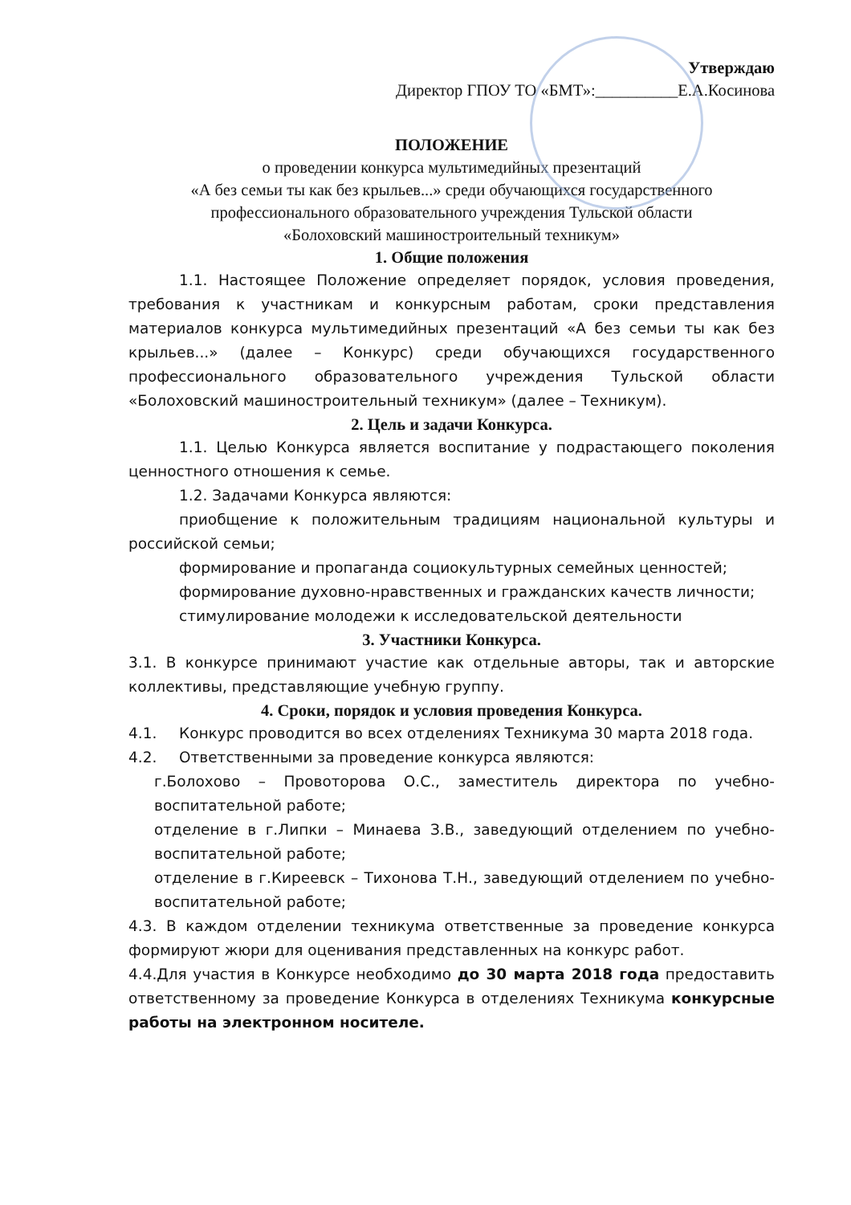Утверждаю
Директор ГПОУ ТО «БМТ»:__________Е.А.Косинова
ПОЛОЖЕНИЕ
о проведении конкурса мультимедийных презентаций
«А без семьи ты как без крыльев...» среди обучающихся государственного профессионального образовательного учреждения Тульской области
«Болоховский машиностроительный техникум»
1. Общие положения
1.1. Настоящее Положение определяет порядок, условия проведения, требования к участникам и конкурсным работам, сроки представления материалов конкурса мультимедийных презентаций «А без семьи ты как без крыльев...» (далее – Конкурс) среди обучающихся государственного профессионального образовательного учреждения Тульской области «Болоховский машиностроительный техникум» (далее – Техникум).
2. Цель и задачи Конкурса.
1.1. Целью Конкурса является воспитание у подрастающего поколения ценностного отношения к семье.
1.2. Задачами Конкурса являются:
приобщение к положительным традициям национальной культуры и российской семьи;
формирование и пропаганда социокультурных семейных ценностей;
формирование духовно-нравственных и гражданских качеств личности;
стимулирование молодежи к исследовательской деятельности
3. Участники Конкурса.
3.1. В конкурсе принимают участие как отдельные авторы, так и авторские коллективы, представляющие учебную группу.
4. Сроки, порядок и условия проведения Конкурса.
4.1. Конкурс проводится во всех отделениях Техникума 30 марта 2018 года.
4.2. Ответственными за проведение конкурса являются:
г.Болохово – Провоторова О.С., заместитель директора по учебно-воспитательной работе;
отделение в г.Липки – Минаева З.В., заведующий отделением по учебно-воспитательной работе;
отделение в г.Киреевск – Тихонова Т.Н., заведующий отделением по учебно-воспитательной работе;
4.3. В каждом отделении техникума ответственные за проведение конкурса формируют жюри для оценивания представленных на конкурс работ.
4.4.Для участия в Конкурсе необходимо до 30 марта 2018 года предоставить ответственному за проведение Конкурса в отделениях Техникума конкурсные работы на электронном носителе.